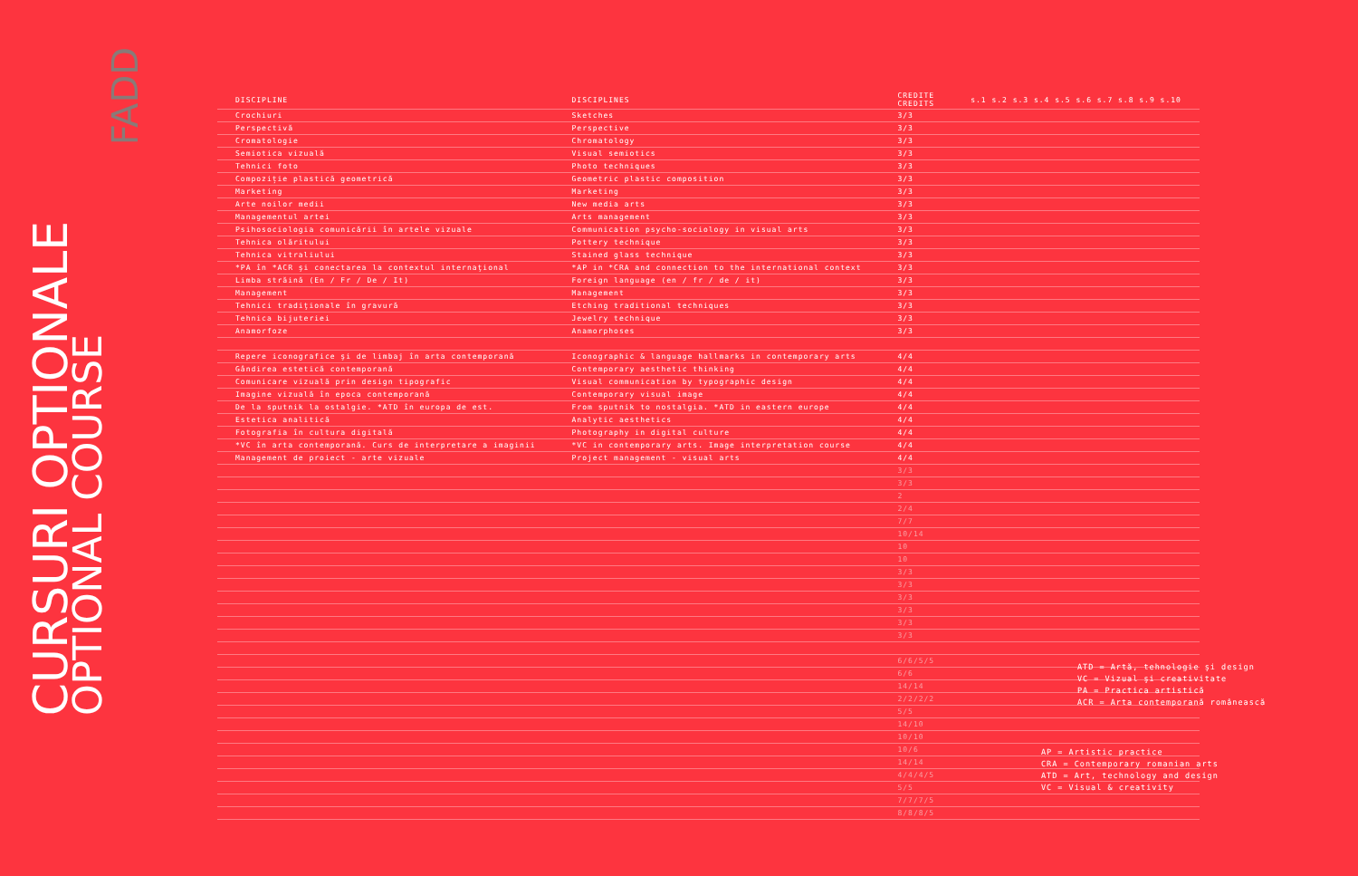CURSURI OPTIONALE
OPTIONAL COURSE
FADD
| DISCIPLINE | DISCIPLINES | CREDITE CREDITS | s.1 s.2 s.3 s.4 s.5 s.6 s.7 s.8 s.9 s.10 |
| --- | --- | --- | --- |
| Crochiuri | Sketches | 3/3 | |
| Perspectivă | Perspective | 3/3 | |
| Cromatologie | Chromatology | 3/3 | |
| Semiotica vizuală | Visual semiotics | 3/3 | |
| Tehnici foto | Photo techniques | 3/3 | |
| Compoziție plastică geometrică | Geometric plastic composition | 3/3 | |
| Marketing | Marketing | 3/3 | |
| Arte noilor medii | New media arts | 3/3 | |
| Managementul artei | Arts management | 3/3 | |
| Psihosociologia comunicării în artele vizuale | Communication psycho-sociology in visual arts | 3/3 | |
| Tehnica olăritului | Pottery technique | 3/3 | |
| Tehnica vitraliului | Stained glass technique | 3/3 | |
| *PA în *ACR şi conectarea la contextul internaţional | *AP in *CRA and connection to the international context | 3/3 | |
| Limba străină (En / Fr / De / It) | Foreign language (en / fr / de / it) | 3/3 | |
| Management | Management | 3/3 | |
| Tehnici tradiţionale în gravură | Etching traditional techniques | 3/3 | |
| Tehnica bijuteriei | Jewelry technique | 3/3 | |
| Anamorfoze | Anamorphoses | 3/3 | |
| Repere iconografice şi de limbaj în arta contemporană | Iconographic & language hallmarks in contemporary arts | 4/4 | |
| Gândirea estetică contemporană | Contemporary aesthetic thinking | 4/4 | |
| Comunicare vizuală prin design tipografic | Visual communication by typographic design | 4/4 | |
| Imagine vizuală în epoca contemporană | Contemporary visual image | 4/4 | |
| De la sputnik la ostalgie. *ATD în europa de est. | From sputnik to nostalgia. *ATD in eastern europe | 4/4 | |
| Estetica analitică | Analytic aesthetics | 4/4 | |
| Fotografia în cultura digitală | Photography in digital culture | 4/4 | |
| *VC în arta contemporană. Curs de interpretare a imaginii | *VC in contemporary arts. Image interpretation course | 4/4 | |
| Management de proiect - arte vizuale | Project management - visual arts | 4/4 | |
| | | 3/3 | |
| | | 3/3 | |
| | | 2 | |
| | | 2/4 | |
| | | 7/7 | |
| | | 10/14 | |
| | | 10 | |
| | | 10 | |
| | | 3/3 | |
| | | 3/3 | |
| | | 3/3 | |
| | | 3/3 | |
| | | 3/3 | |
| | | 3/3 | |
| | | 6/6/5/5 | |
| | | 6/6 | |
| | | 14/14 | |
| | | 2/2/2/2 | |
| | | 5/5 | |
| | | 14/10 | |
| | | 10/10 | |
| | | 10/6 | |
| | | 14/14 | |
| | | 4/4/4/5 | |
| | | 5/5 | |
| | | 7/7/7/5 | |
| | | 8/8/8/5 | |
ATD = Artă, tehnologie şi design
VC = Vizual şi creativitate
PA = Practica artistică
ACR = Arta contemporană românească
AP = Artistic practice
CRA = Contemporary romanian arts
ATD = Art, technology and design
VC = Visual & creativity